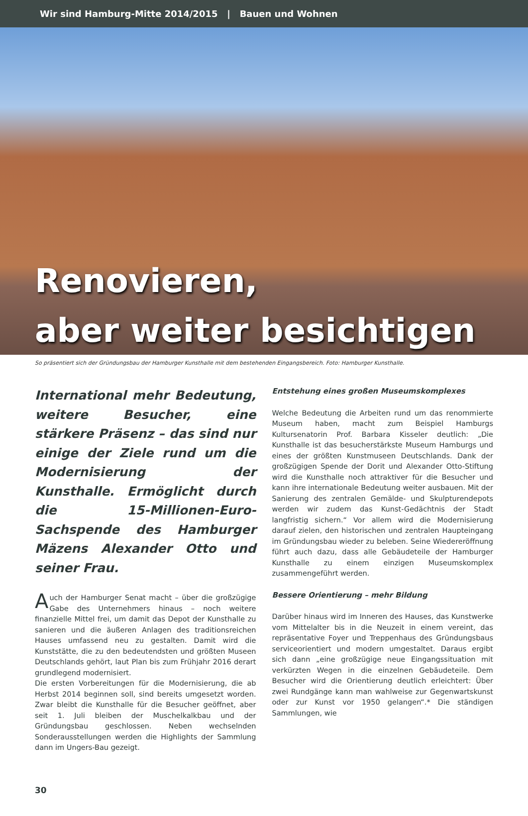Wir sind Hamburg-Mitte 2014/2015 | Bauen und Wohnen
Renovieren,
aber weiter besichtigen
So präsentiert sich der Gründungsbau der Hamburger Kunsthalle mit dem bestehenden Eingangsbereich. Foto: Hamburger Kunsthalle.
International mehr Bedeutung, weitere Besucher, eine stärkere Präsenz – das sind nur einige der Ziele rund um die Modernisierung der Kunsthalle. Ermöglicht durch die 15-Millionen-Euro-Sachspende des Hamburger Mäzens Alexander Otto und seiner Frau.
Auch der Hamburger Senat macht – über die großzügige Gabe des Unternehmers hinaus – noch weitere finanzielle Mittel frei, um damit das Depot der Kunsthalle zu sanieren und die äußeren Anlagen des traditionsreichen Hauses umfassend neu zu gestalten. Damit wird die Kunststätte, die zu den bedeutendsten und größten Museen Deutschlands gehört, laut Plan bis zum Frühjahr 2016 derart grundlegend modernisiert.
Die ersten Vorbereitungen für die Modernisierung, die ab Herbst 2014 beginnen soll, sind bereits umgesetzt worden. Zwar bleibt die Kunsthalle für die Besucher geöffnet, aber seit 1. Juli bleiben der Muschelkalkbau und der Gründungsbau geschlossen. Neben wechselnden Sonderausstellungen werden die Highlights der Sammlung dann im Ungers-Bau gezeigt.
Entstehung eines großen Museumskomplexes
Welche Bedeutung die Arbeiten rund um das renommierte Museum haben, macht zum Beispiel Hamburgs Kultursenatorin Prof. Barbara Kisseler deutlich: „Die Kunsthalle ist das besucherstärkste Museum Hamburgs und eines der größten Kunstmuseen Deutschlands. Dank der großzügigen Spende der Dorit und Alexander Otto-Stiftung wird die Kunsthalle noch attraktiver für die Besucher und kann ihre internationale Bedeutung weiter ausbauen. Mit der Sanierung des zentralen Gemälde- und Skulpturendepots werden wir zudem das Kunst-Gedächtnis der Stadt langfristig sichern.“ Vor allem wird die Modernisierung darauf zielen, den historischen und zentralen Haupteingang im Gründungsbau wieder zu beleben. Seine Wiedereröffnung führt auch dazu, dass alle Gebäudeteile der Hamburger Kunsthalle zu einem einzigen Museumskomplex zusammengeführt werden.
Bessere Orientierung – mehr Bildung
Darüber hinaus wird im Inneren des Hauses, das Kunstwerke vom Mittelalter bis in die Neuzeit in einem vereint, das repräsentative Foyer und Treppenhaus des Gründungsbaus serviceorientiert und modern umgestaltet. Daraus ergibt sich dann „eine großzügige neue Eingangssituation mit verkürzten Wegen in die einzelnen Gebäudeteile. Dem Besucher wird die Orientierung deutlich erleichtert: Über zwei Rundgänge kann man wahlweise zur Gegenwartskunst oder zur Kunst vor 1950 gelangen“.* Die ständigen Sammlungen, wie
30